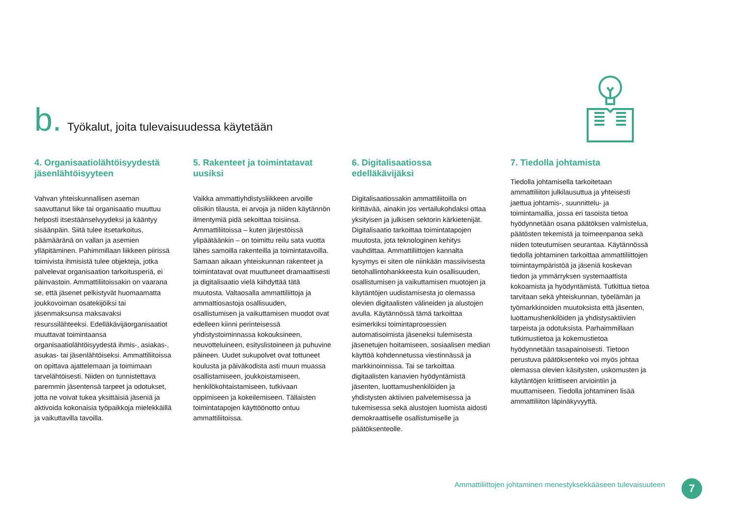b. Työkalut, joita tulevaisuudessa käytetään
4. Organisaatiolähtöisyydestä jäsenlähtöisyyteen
Vahvan yhteiskunnallisen aseman saavuttanut liike tai organisaatio muuttuu helposti itsestäänselvyydeksi ja kääntyy sisäänpäin. Siitä tulee itsetarkoitus, päämääränä on vallan ja asemien ylläpitäminen. Pahimmillaan liikkeen piirissä toimivista ihmisistä tulee objekteja, jotka palvelevat organisaation tarkoitusperiä, ei päinvastoin. Ammattiliitoissakin on vaarana se, että jäsenet pelkistyvät huomaamatta joukkovoiman osatekijöiksi tai jäsenmaksunsa maksavaksi resurssilähteeksi. Edelläkävijäorganisaatiot muuttavat toimintaansa organisaatiolähtöisyydestä ihmis-, asiakas-, asukas- tai jäsenlähtöiseksi. Ammattiliitoissa on opittava ajattelemaan ja toimimaan tarvelähtöisesti. Niiden on tunnistettava paremmin jäsentensä tarpeet ja odotukset, jotta ne voivat tukea yksittäisiä jäseniä ja aktivoida kokonaisia työpaikkoja mielekkäillä ja vaikuttavilla tavoilla.
5. Rakenteet ja toimintatavat uusiksi
Vaikka ammattiyhdistysliikkeen arvoille olisikin tilausta, ei arvoja ja niiden käytännön ilmentymiä pidä sekoittaa toisiinsa. Ammattiliitoissa – kuten järjestöissä ylipäätäänkin – on toimittu reilu sata vuotta lähes samoilla rakenteilla ja toimintatavoilla. Samaan aikaan yhteiskunnan rakenteet ja toimintatavat ovat muuttuneet dramaattisesti ja digitalisaatio vielä kiihdyttää tätä muutosta. Valtaosalla ammattiliittoja ja ammattiosastoja osallisuuden, osallistumisen ja vaikuttamisen muodot ovat edelleen kiinni perinteisessä yhdistystoiminnassa kokouksineen, neuvotteluineen, esityslistoineen ja puhuvine päineen. Uudet sukupolvet ovat tottuneet koulusta ja päiväkodista asti muun muassa osallistamiseen, joukkoistamiseen, henkilökohtaistamiseen, tutkivaan oppimiseen ja kokeilemiseen. Tällaisten toimintatapojen käyttöönotto ontuu ammattiliitoissa.
6. Digitalisaatiossa edelläkävijäksi
Digitalisaatiossakin ammattiliitoilla on kirittävää, ainakin jos vertailukohdaksi ottaa yksityisen ja julkisen sektorin kärkietenijät. Digitalisaatio tarkoittaa toimintatapojen muutosta, jota teknologinen kehitys vauhdittaa. Ammattiliittojen kannalta kysymys ei siten ole niinkään massiivisesta tietohallintohankkeesta kuin osallisuuden, osallistumisen ja vaikuttamisen muotojen ja käytäntöjen uudistamisesta jo olemassa olevien digitaalisten välineiden ja alustojen avulla. Käytännössä tämä tarkoittaa esimerkiksi toimintaprosessien automatisoimista jäseneksi tulemisesta jäsenetujen hoitamiseen, sosiaalisen median käyttöä kohdennetussa viestinnässä ja markkinoinnissa. Tai se tarkoittaa digitaalisten kanavien hyödyntämistä jäsenten, luottamushenkilöiden ja yhdistysten aktiivien palvelemisessa ja tukemisessa sekä alustojen luomista aidosti demokraattiselle osallistumiselle ja päätöksenteolle.
7. Tiedolla johtamista
Tiedolla johtamisella tarkoitetaan ammattiliiton julkilausuttua ja yhteisesti jaettua johtamis-, suunnittelu- ja toimintamallia, jossa eri tasoista tietoa hyödynnetään osana päätöksen valmistelua, päätösten tekemistä ja toimeenpanoa sekä niiden toteutumisen seurantaa. Käytännössä tiedolla johtaminen tarkoittaa ammattiliittojen toimintaympäristöä ja jäseniä koskevan tiedon ja ymmärryksen systemaattista kokoamista ja hyödyntämistä. Tutkittua tietoa tarvitaan sekä yhteiskunnan, työelämän ja työmarkkinoiden muutoksista että jäsenten, luottamushenkilöiden ja yhdistysaktiivien tarpeista ja odotuksista. Parhaimmillaan tutkimustietoa ja kokemustietoa hyödynnetään tasapainoisesti. Tietoon perustuva päätöksenteko voi myös johtaa olemassa olevien käsitysten, uskomusten ja käytäntöjen kriittiseen arviointiin ja muuttamiseen. Tiedolla johtaminen lisää ammattiliiton läpinäkyvyyttä.
Ammattiliittojen johtaminen menestyksekkääseen tulevaisuuteen
7